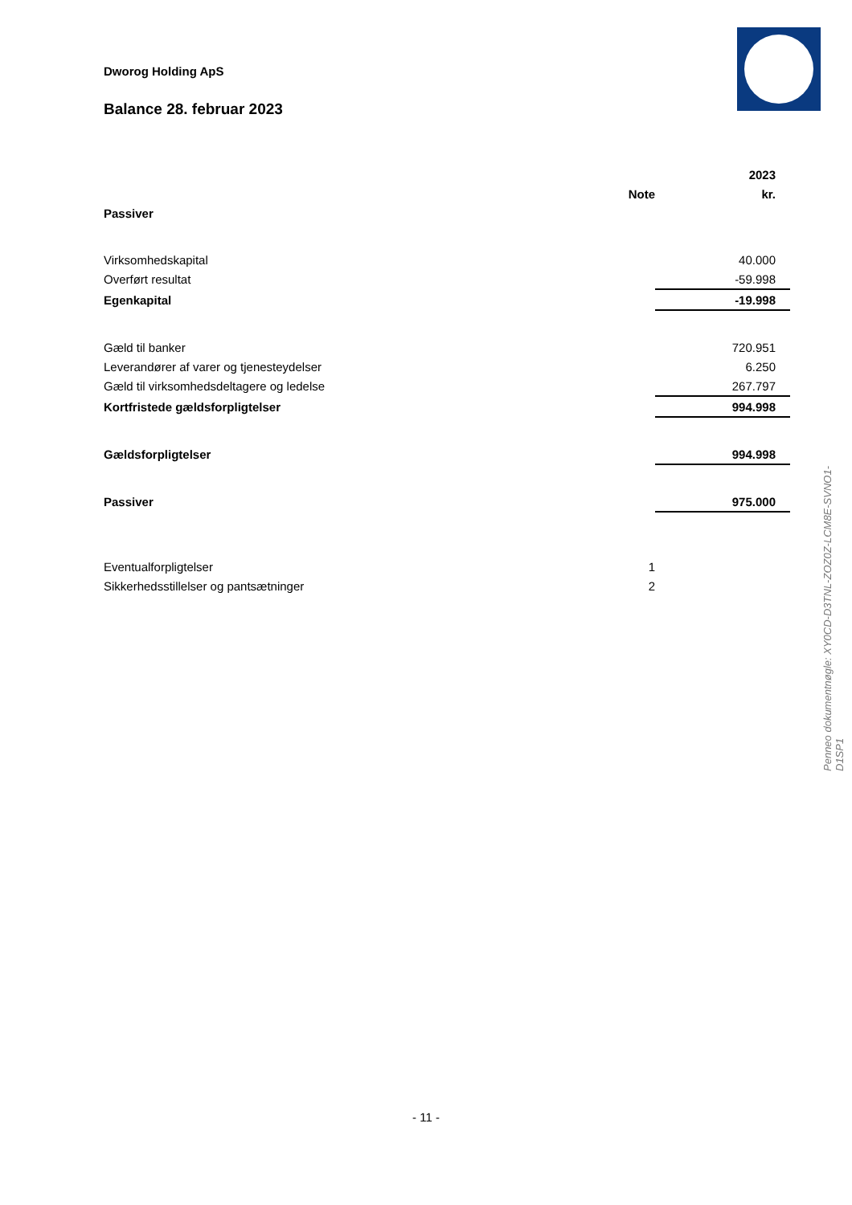Dworog Holding ApS
Balance 28. februar 2023
| | | 2023 |
| | Note | kr. |
| Passiver | | |
| Virksomhedskapital | | 40.000 |
| Overført resultat | | -59.998 |
| Egenkapital | | -19.998 |
| Gæld til banker | | 720.951 |
| Leverandører af varer og tjenesteydelser | | 6.250 |
| Gæld til virksomhedsdeltagere og ledelse | | 267.797 |
| Kortfristede gældsforpligtelser | | 994.998 |
| Gældsforpligtelser | | 994.998 |
| Passiver | | 975.000 |
| Eventualforpligtelser | 1 | |
| Sikkerhedsstillelser og pantsætninger | 2 | |
Penneo dokumentnøgle: XY0CD-D3TNL-ZOZ0Z-LCM8E-SVNO1-D1SP1
- 11 -